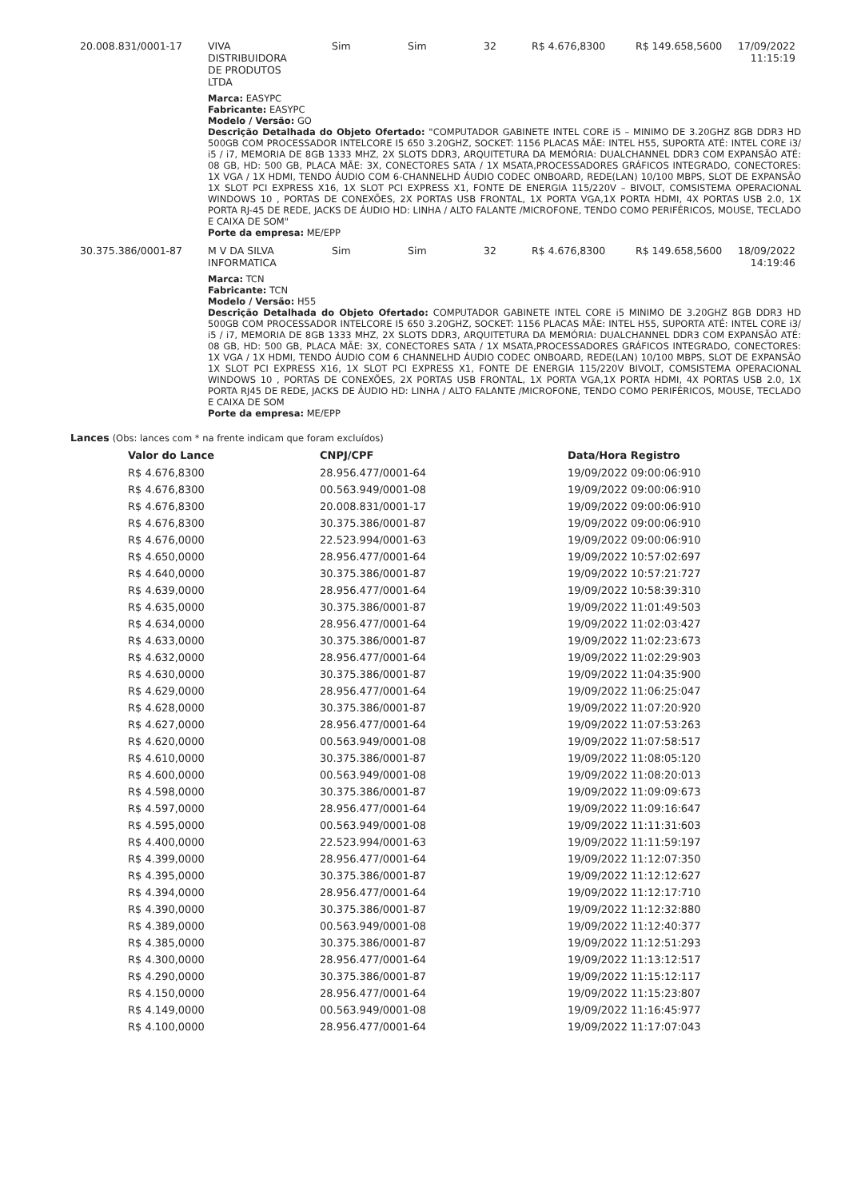20.008.831/0001-17 VIVA
DISTRIBUIDORA
DE PRODUTOS
LTDA
Sim Sim 32 R$ 4.676,8300 R$ 149.658,5600
17/09/2022 11:15:19
Marca: EASYPC
Fabricante: EASYPC
Modelo / Versão: GO
Descrição Detalhada do Objeto Ofertado: "COMPUTADOR GABINETE INTEL CORE i5 – MINIMO DE 3.20GHZ 8GB DDR3 HD 500GB COM PROCESSADOR INTELCORE I5 650 3.20GHZ, SOCKET: 1156 PLACAS MÃE: INTEL H55, SUPORTA ATÉ: INTEL CORE i3/ i5 / i7, MEMORIA DE 8GB 1333 MHZ, 2X SLOTS DDR3, ARQUITETURA DA MEMÓRIA: DUALCHANNEL DDR3 COM EXPANSÃO ATÉ: 08 GB, HD: 500 GB, PLACA MÃE: 3X, CONECTORES SATA / 1X MSATA,PROCESSADORES GRÁFICOS INTEGRADO, CONECTORES: 1X VGA / 1X HDMI, TENDO ÁUDIO COM 6-CHANNELHD ÁUDIO CODEC ONBOARD, REDE(LAN) 10/100 MBPS, SLOT DE EXPANSÃO 1X SLOT PCI EXPRESS X16, 1X SLOT PCI EXPRESS X1, FONTE DE ENERGIA 115/220V – BIVOLT, COMSISTEMA OPERACIONAL WINDOWS 10 , PORTAS DE CONEXÕES, 2X PORTAS USB FRONTAL, 1X PORTA VGA,1X PORTA HDMI, 4X PORTAS USB 2.0, 1X PORTA RJ-45 DE REDE, JACKS DE ÁUDIO HD: LINHA / ALTO FALANTE /MICROFONE, TENDO COMO PERIFÉRICOS, MOUSE, TECLADO E CAIXA DE SOM"
Porte da empresa: ME/EPP
30.375.386/0001-87 M V DA SILVA
INFORMATICA
Sim Sim 32 R$ 4.676,8300 R$ 149.658,5600
18/09/2022 14:19:46
Marca: TCN
Fabricante: TCN
Modelo / Versão: H55
Descrição Detalhada do Objeto Ofertado: COMPUTADOR GABINETE INTEL CORE i5 MINIMO DE 3.20GHZ 8GB DDR3 HD 500GB COM PROCESSADOR INTELCORE I5 650 3.20GHZ, SOCKET: 1156 PLACAS MÃE: INTEL H55, SUPORTA ATÉ: INTEL CORE i3/ i5 / i7, MEMORIA DE 8GB 1333 MHZ, 2X SLOTS DDR3, ARQUITETURA DA MEMÓRIA: DUALCHANNEL DDR3 COM EXPANSÃO ATÉ: 08 GB, HD: 500 GB, PLACA MÃE: 3X, CONECTORES SATA / 1X MSATA,PROCESSADORES GRÁFICOS INTEGRADO, CONECTORES: 1X VGA / 1X HDMI, TENDO ÁUDIO COM 6 CHANNELHD ÁUDIO CODEC ONBOARD, REDE(LAN) 10/100 MBPS, SLOT DE EXPANSÃO 1X SLOT PCI EXPRESS X16, 1X SLOT PCI EXPRESS X1, FONTE DE ENERGIA 115/220V BIVOLT, COMSISTEMA OPERACIONAL WINDOWS 10 , PORTAS DE CONEXÕES, 2X PORTAS USB FRONTAL, 1X PORTA VGA,1X PORTA HDMI, 4X PORTAS USB 2.0, 1X PORTA RJ45 DE REDE, JACKS DE ÁUDIO HD: LINHA / ALTO FALANTE /MICROFONE, TENDO COMO PERIFÉRICOS, MOUSE, TECLADO E CAIXA DE SOM
Porte da empresa: ME/EPP
Lances (Obs: lances com * na frente indicam que foram excluídos)
| Valor do Lance | CNPJ/CPF | Data/Hora Registro |
| --- | --- | --- |
| R$ 4.676,8300 | 28.956.477/0001-64 | 19/09/2022 09:00:06:910 |
| R$ 4.676,8300 | 00.563.949/0001-08 | 19/09/2022 09:00:06:910 |
| R$ 4.676,8300 | 20.008.831/0001-17 | 19/09/2022 09:00:06:910 |
| R$ 4.676,8300 | 30.375.386/0001-87 | 19/09/2022 09:00:06:910 |
| R$ 4.676,0000 | 22.523.994/0001-63 | 19/09/2022 09:00:06:910 |
| R$ 4.650,0000 | 28.956.477/0001-64 | 19/09/2022 10:57:02:697 |
| R$ 4.640,0000 | 30.375.386/0001-87 | 19/09/2022 10:57:21:727 |
| R$ 4.639,0000 | 28.956.477/0001-64 | 19/09/2022 10:58:39:310 |
| R$ 4.635,0000 | 30.375.386/0001-87 | 19/09/2022 11:01:49:503 |
| R$ 4.634,0000 | 28.956.477/0001-64 | 19/09/2022 11:02:03:427 |
| R$ 4.633,0000 | 30.375.386/0001-87 | 19/09/2022 11:02:23:673 |
| R$ 4.632,0000 | 28.956.477/0001-64 | 19/09/2022 11:02:29:903 |
| R$ 4.630,0000 | 30.375.386/0001-87 | 19/09/2022 11:04:35:900 |
| R$ 4.629,0000 | 28.956.477/0001-64 | 19/09/2022 11:06:25:047 |
| R$ 4.628,0000 | 30.375.386/0001-87 | 19/09/2022 11:07:20:920 |
| R$ 4.627,0000 | 28.956.477/0001-64 | 19/09/2022 11:07:53:263 |
| R$ 4.620,0000 | 00.563.949/0001-08 | 19/09/2022 11:07:58:517 |
| R$ 4.610,0000 | 30.375.386/0001-87 | 19/09/2022 11:08:05:120 |
| R$ 4.600,0000 | 00.563.949/0001-08 | 19/09/2022 11:08:20:013 |
| R$ 4.598,0000 | 30.375.386/0001-87 | 19/09/2022 11:09:09:673 |
| R$ 4.597,0000 | 28.956.477/0001-64 | 19/09/2022 11:09:16:647 |
| R$ 4.595,0000 | 00.563.949/0001-08 | 19/09/2022 11:11:31:603 |
| R$ 4.400,0000 | 22.523.994/0001-63 | 19/09/2022 11:11:59:197 |
| R$ 4.399,0000 | 28.956.477/0001-64 | 19/09/2022 11:12:07:350 |
| R$ 4.395,0000 | 30.375.386/0001-87 | 19/09/2022 11:12:12:627 |
| R$ 4.394,0000 | 28.956.477/0001-64 | 19/09/2022 11:12:17:710 |
| R$ 4.390,0000 | 30.375.386/0001-87 | 19/09/2022 11:12:32:880 |
| R$ 4.389,0000 | 00.563.949/0001-08 | 19/09/2022 11:12:40:377 |
| R$ 4.385,0000 | 30.375.386/0001-87 | 19/09/2022 11:12:51:293 |
| R$ 4.300,0000 | 28.956.477/0001-64 | 19/09/2022 11:13:12:517 |
| R$ 4.290,0000 | 30.375.386/0001-87 | 19/09/2022 11:15:12:117 |
| R$ 4.150,0000 | 28.956.477/0001-64 | 19/09/2022 11:15:23:807 |
| R$ 4.149,0000 | 00.563.949/0001-08 | 19/09/2022 11:16:45:977 |
| R$ 4.100,0000 | 28.956.477/0001-64 | 19/09/2022 11:17:07:043 |